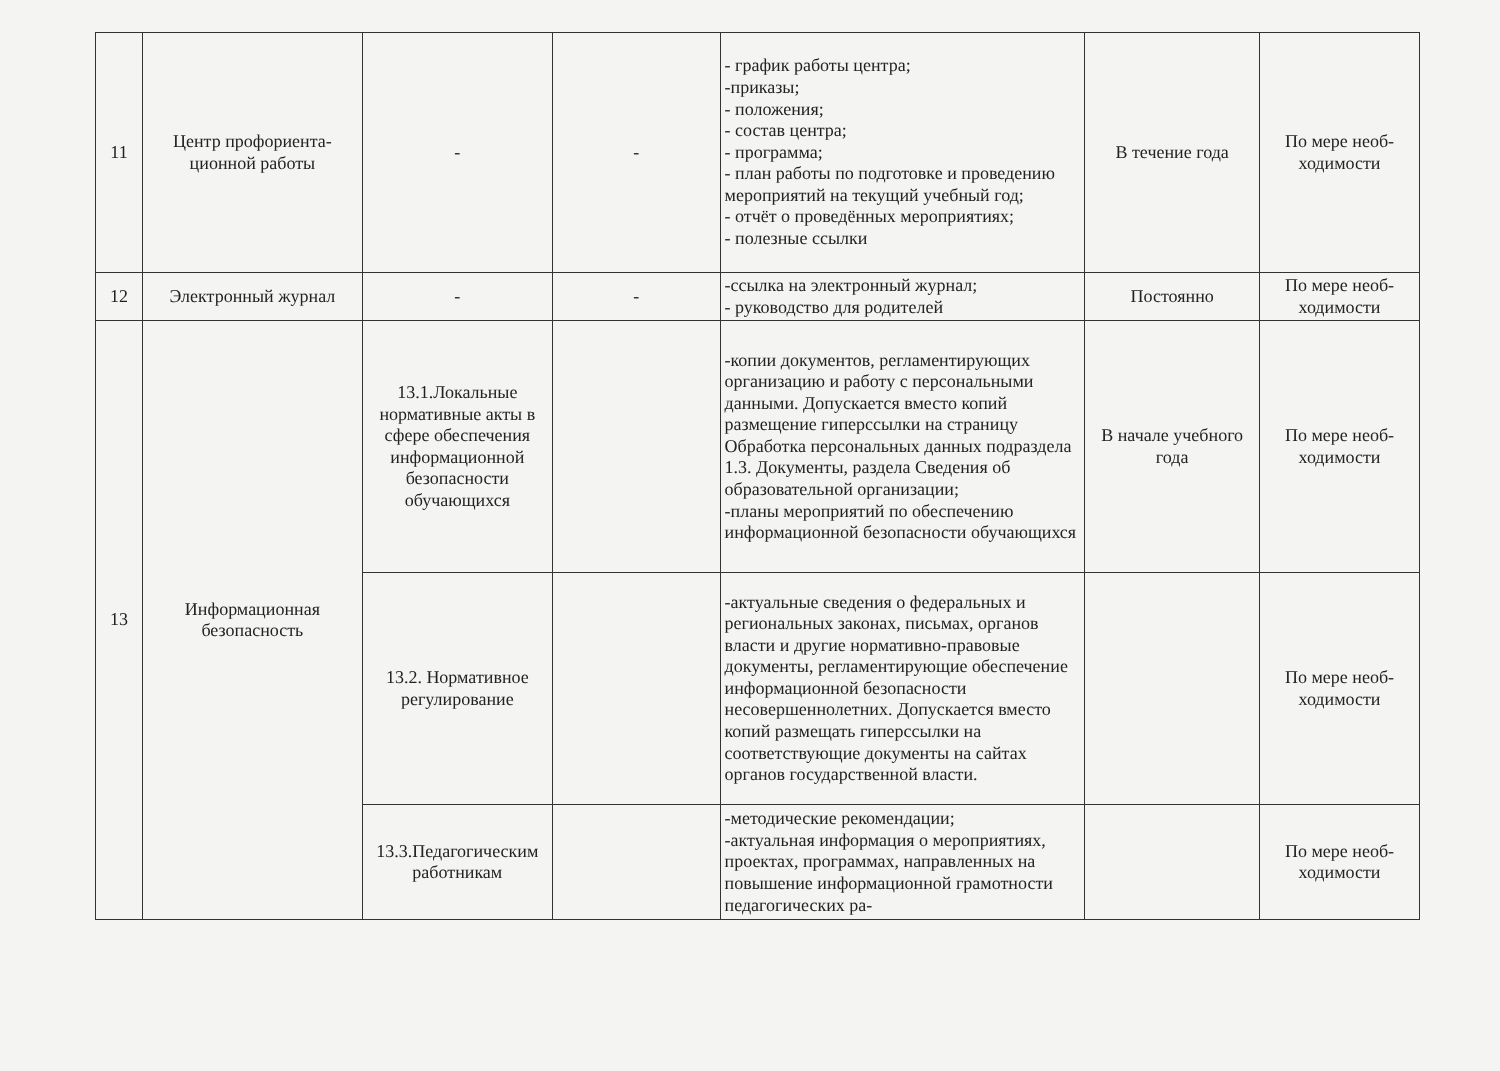| 11 | Центр профориента-ционной работы | - | - | - график работы центра; -приказы; - положения; - состав центра; - программа; - план работы по подготовке и проведению мероприятий на текущий учебный год; - отчёт о проведённых мероприятиях; - полезные ссылки | В течение года | По мере необ-ходимости |
| 12 | Электронный журнал | - | - | -ссылка на электронный журнал; - руководство для родителей | Постоянно | По мере необ-ходимости |
| 13 | Информационная безопасность | 13.1.Локальные нормативные акты в сфере обеспечения информационной безопасности обучающихся | | -копии документов, регламентирующих организацию и работу с персональными данными. Допускается вместо копий размещение гиперссылки на страницу Обработка персональных данных подраздела 1.3. Документы, раздела Сведения об образовательной организации; -планы мероприятий по обеспечению информационной безопасности обучающихся | В начале учебного года | По мере необ-ходимости |
| | | 13.2. Нормативное регулирование | | -актуальные сведения о федеральных и региональных законах, письмах, органов власти и другие нормативно-правовые документы, регламентирующие обеспечение информационной безопасности несовершеннолетних. Допускается вместо копий размещать гиперссылки на соответствующие документы на сайтах органов государственной власти. | | По мере необ-ходимости |
| | | 13.3.Педагогическим работникам | | -методические рекомендации; -актуальная информация о мероприятиях, проектах, программах, направленных на повышение информационной грамотности педагогических ра- | | По мере необ-ходимости |